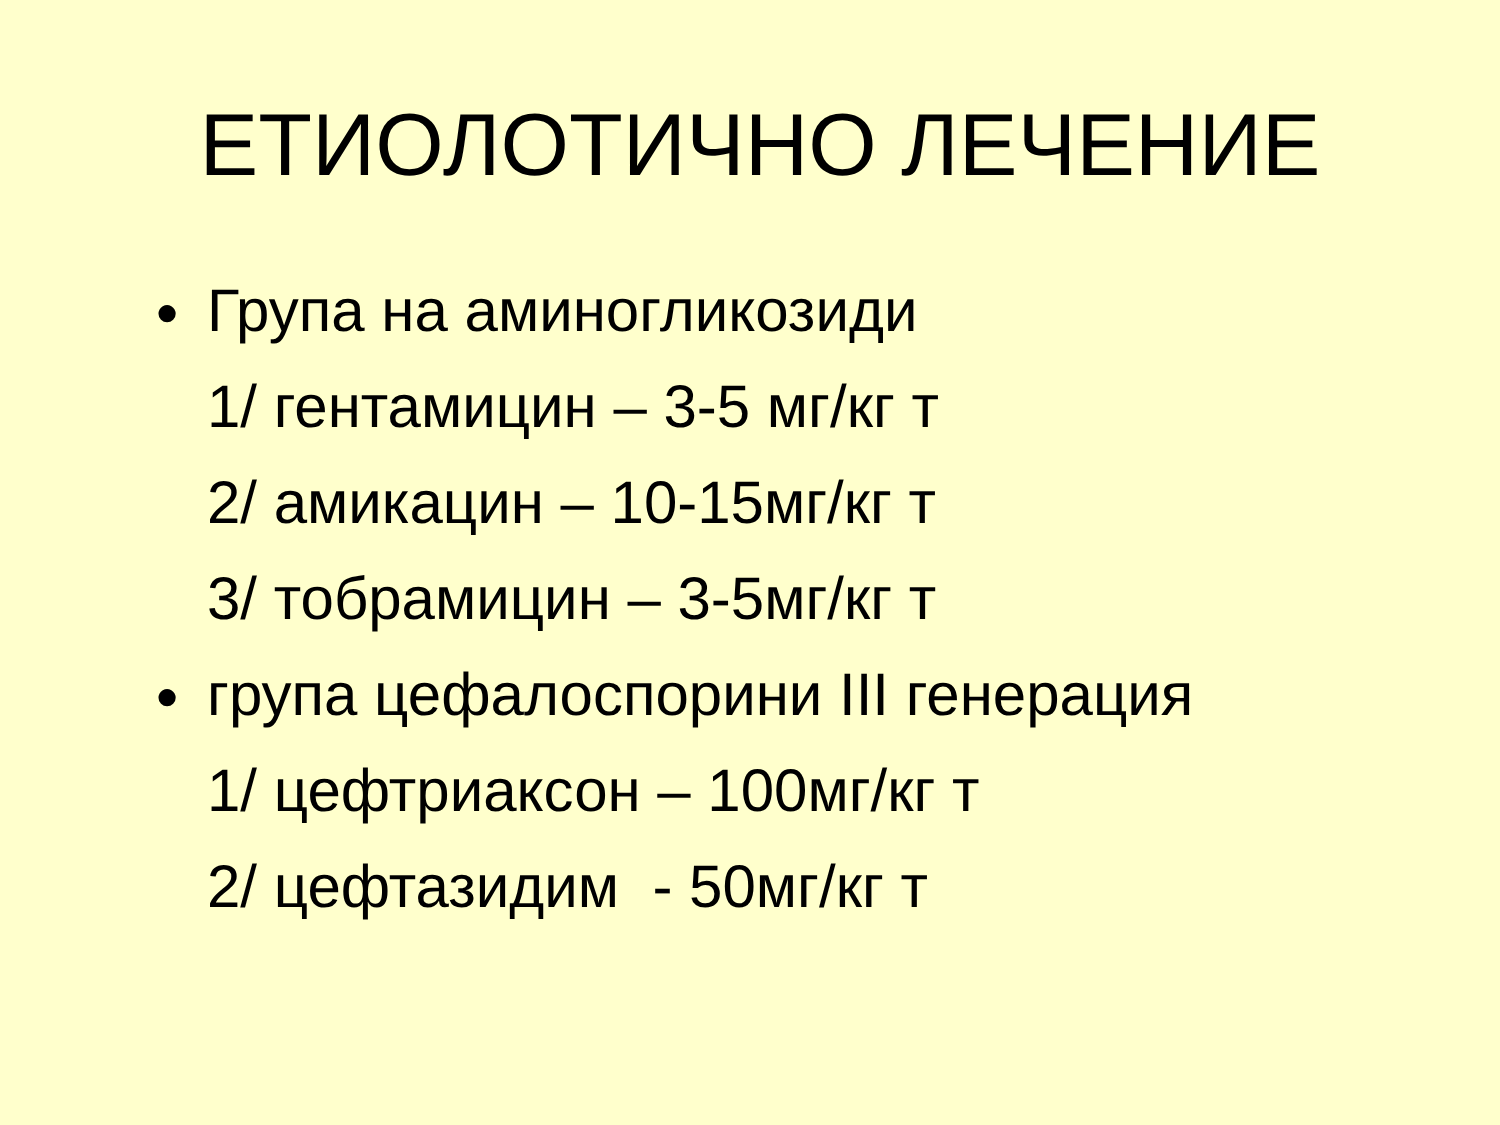ЕТИОЛОТИЧНО ЛЕЧЕНИЕ
● Група на аминогликозиди
1/ гентамицин – 3-5 мг/кг т
2/ амикацин – 10-15мг/кг т
3/ тобрамицин – 3-5мг/кг т
● група цефалоспорини III генерация
1/ цефтриаксон – 100мг/кг т
2/ цефтазидим - 50мг/кг т